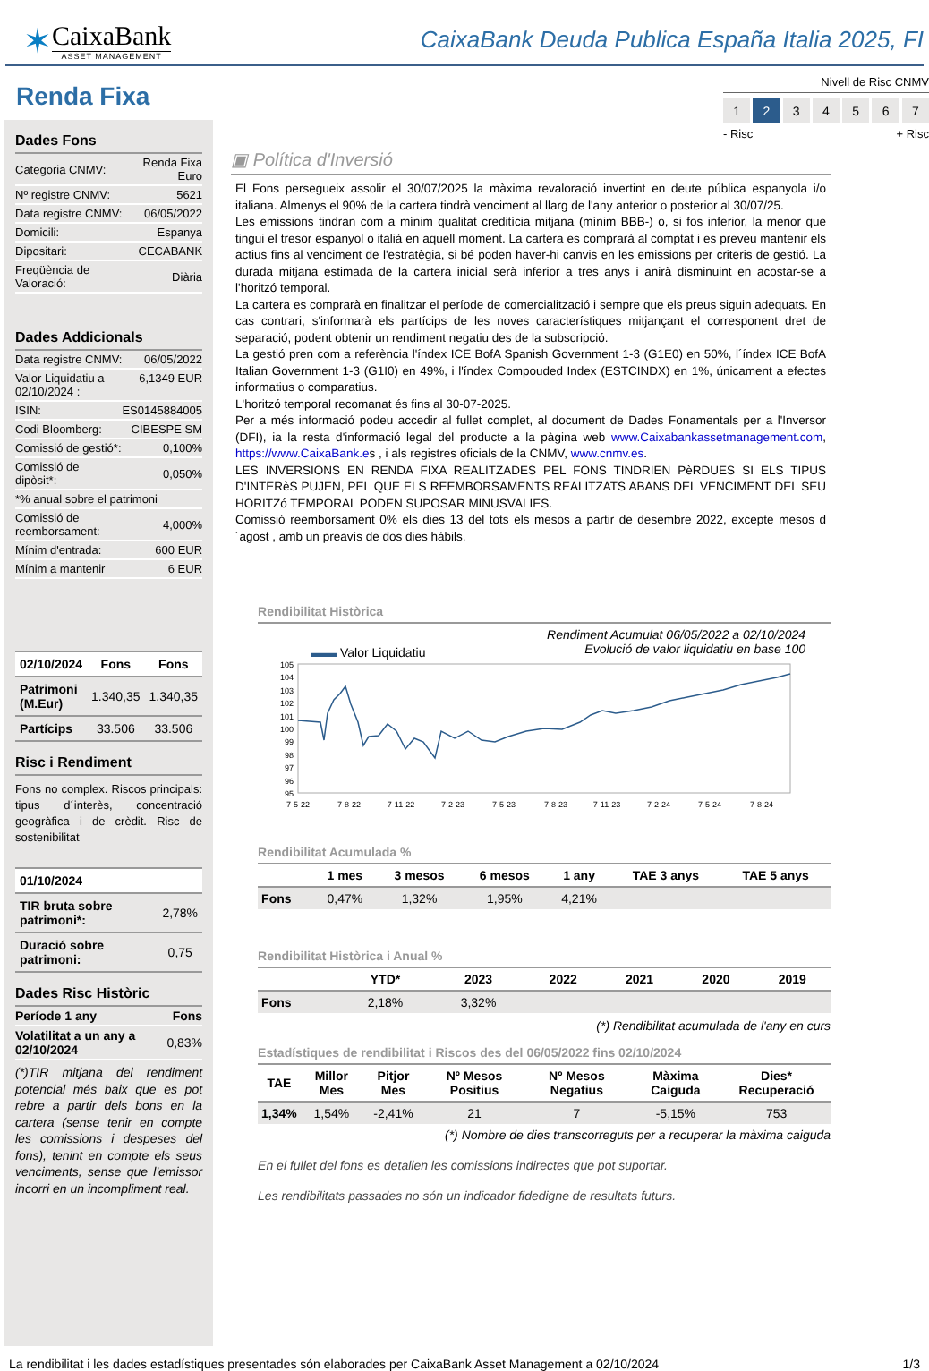✶
CaixaBank
ASSET MANAGEMENT
CaixaBank Deuda Publica España Italia 2025, FI
Nivell de Risc CNMV
1 2 34567
- Risc + Risc
Renda Fixa
Dades Fons
| Categoria CNMV: | Renda Fixa Euro |
| Nº registre CNMV: | 5621 |
| Data registre CNMV: | 06/05/2022 |
| Domicili: | Espanya |
| Dipositari: | CECABANK |
| Freqüència de Valoració: | Diària |
Dades Addicionals
| Data registre CNMV: | 06/05/2022 |
| Valor Liquidatiu a 02/10/2024 : | 6,1349 EUR |
| ISIN: | ES0145884005 |
| Codi Bloomberg: | CIBESPE SM |
| Comissió de gestió*: | 0,100% |
| Comissió de dipòsit*: | 0,050% |
| *% anual sobre el patrimoni | |
| Comissió de reemborsament: | 4,000% |
| Mínim d'entrada: | 600 EUR |
| Mínim a mantenir | 6 EUR |
| 02/10/2024 | Fons | Fons |
| --- | --- | --- |
| Patrimoni (M.Eur) | 1.340,35 | 1.340,35 |
| Partícips | 33.506 | 33.506 |
Risc i Rendiment
Fons no complex. Riscos principals: tipus d´interès, concentració geogràfica i de crèdit. Risc de sostenibilitat
| 01/10/2024 | |
| --- | --- |
| TIR bruta sobre patrimoni*: | 2,78% |
| Duració sobre patrimoni: | 0,75 |
Dades Risc Històric
| Període 1 any | Fons |
| Volatilitat a un any a 02/10/2024 | 0,83% |
(*)TIR mitjana del rendiment potencial més baix que es pot rebre a partir dels bons en la cartera (sense tenir en compte les comissions i despeses del fons), tenint en compte els seus venciments, sense que l'emissor incorri en un incompliment real.
▣ Política d'Inversió
El Fons persegueix assolir el 30/07/2025 la màxima revaloració invertint en deute pública espanyola i/o italiana. Almenys el 90% de la cartera tindrà venciment al llarg de l'any anterior o posterior al 30/07/25.
Les emissions tindran com a mínim qualitat creditícia mitjana (mínim BBB-) o, si fos inferior, la menor que tingui el tresor espanyol o italià en aquell moment. La cartera es comprarà al comptat i es preveu mantenir els actius fins al venciment de l'estratègia, si bé poden haver-hi canvis en les emissions per criteris de gestió. La durada mitjana estimada de la cartera inicial serà inferior a tres anys i anirà disminuint en acostar-se a l'horitzó temporal.
La cartera es comprarà en finalitzar el període de comercialització i sempre que els preus siguin adequats. En cas contrari, s'informarà els partícips de les noves característiques mitjançant el corresponent dret de separació, podent obtenir un rendiment negatiu des de la subscripció.
La gestió pren com a referència l'índex ICE BofA Spanish Government 1-3 (G1E0) en 50%, l´índex ICE BofA Italian Government 1-3 (G1I0) en 49%, i l'índex Compouded Index (ESTCINDX) en 1%, únicament a efectes informatius o comparatius.
L'horitzó temporal recomanat és fins al 30-07-2025.
Per a més informació podeu accedir al fullet complet, al document de Dades Fonamentals per a l'Inversor (DFI), ia la resta d'informació legal del producte a la pàgina web www.Caixabankassetmanagement.com, https://www.CaixaBank.es , i als registres oficials de la CNMV, www.cnmv.es.
LES INVERSIONS EN RENDA FIXA REALITZADES PEL FONS TINDRIEN PèRDUES SI ELS TIPUS D'INTERèS PUJEN, PEL QUE ELS REEMBORSAMENTS REALITZATS ABANS DEL VENCIMENT DEL SEU HORITZó TEMPORAL PODEN SUPOSAR MINUSVALIES.
Comissió reemborsament 0% els dies 13 del tots els mesos a partir de desembre 2022, excepte mesos d´agost , amb un preavís de dos dies hàbils.
Rendibilitat Històrica
▬▬ Valor Liquidatiu Rendiment Acumulat 06/05/2022 a 02/10/2024
Evolució de valor liquidatiu en base 100
105
104
103
102
101
100
99
98
97
96
95
7-5-22
7-8-22
7-11-22
7-2-23
7-5-23
7-8-23
7-11-23
7-2-24
7-5-24
7-8-24
Rendibilitat Acumulada %
| | 1 mes | 3 mesos | 6 mesos | 1 any | TAE 3 anys | TAE 5 anys |
| --- | --- | --- | --- | --- | --- | --- |
| Fons | 0,47% | 1,32% | 1,95% | 4,21% | | |
Rendibilitat Històrica i Anual %
| | YTD* | 2023 | 2022 | 2021 | 2020 | 2019 |
| --- | --- | --- | --- | --- | --- | --- |
| Fons | 2,18% | 3,32% | | | | |
(*) Rendibilitat acumulada de l'any en curs
Estadístiques de rendibilitat i Riscos des del 06/05/2022 fins 02/10/2024
| TAE | Millor Mes | Pitjor Mes | Nº Mesos Positius | Nº Mesos Negatius | Màxima Caiguda | Dies* Recuperació |
| --- | --- | --- | --- | --- | --- | --- |
| 1,34% | 1,54% | -2,41% | 21 | 7 | -5,15% | 753 |
(*) Nombre de dies transcorreguts per a recuperar la màxima caiguda
En el fullet del fons es detallen les comissions indirectes que pot suportar.
Les rendibilitats passades no són un indicador fidedigne de resultats futurs.
La rendibilitat i les dades estadístiques presentades són elaborades per CaixaBank Asset Management a 02/10/2024 1/3